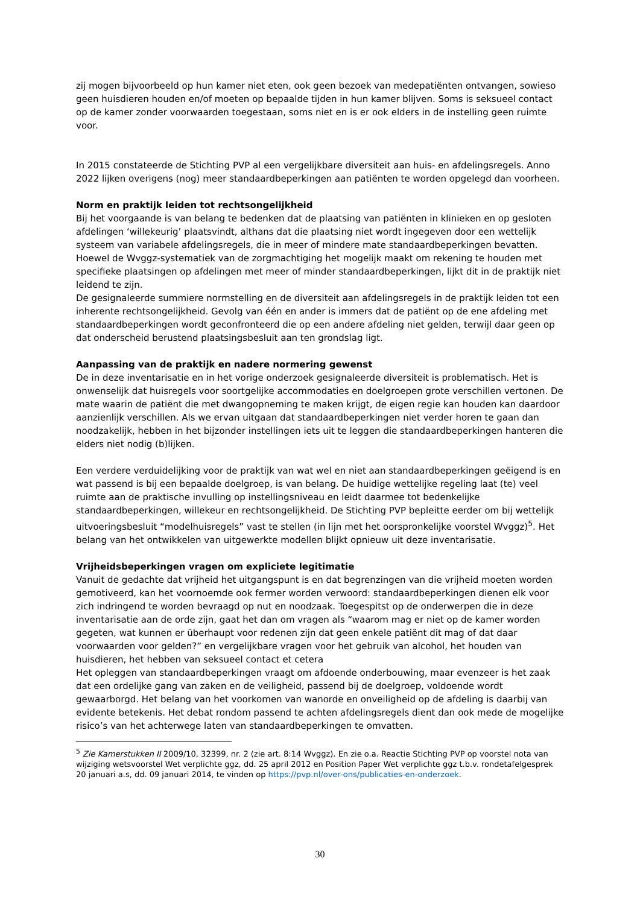zij mogen bijvoorbeeld op hun kamer niet eten, ook geen bezoek van medepatiënten ontvangen, sowieso geen huisdieren houden en/of moeten op bepaalde tijden in hun kamer blijven. Soms is seksueel contact op de kamer zonder voorwaarden toegestaan, soms niet en is er ook elders in de instelling geen ruimte voor.
In 2015 constateerde de Stichting PVP al een vergelijkbare diversiteit aan huis- en afdelingsregels. Anno 2022 lijken overigens (nog) meer standaardbeperkingen aan patiënten te worden opgelegd dan voorheen.
Norm en praktijk leiden tot rechtsongelijkheid
Bij het voorgaande is van belang te bedenken dat de plaatsing van patiënten in klinieken en op gesloten afdelingen ‘willekeurig’ plaatsvindt, althans dat die plaatsing niet wordt ingegeven door een wettelijk systeem van variabele afdelingsregels, die in meer of mindere mate standaardbeperkingen bevatten. Hoewel de Wvggz-systematiek van de zorgmachtiging het mogelijk maakt om rekening te houden met specifieke plaatsingen op afdelingen met meer of minder standaardbeperkingen, lijkt dit in de praktijk niet leidend te zijn.
De gesignaleerde summiere normstelling en de diversiteit aan afdelingsregels in de praktijk leiden tot een inherente rechtsongelijkheid. Gevolg van één en ander is immers dat de patiënt op de ene afdeling met standaardbeperkingen wordt geconfronteerd die op een andere afdeling niet gelden, terwijl daar geen op dat onderscheid berustend plaatsingsbesluit aan ten grondslag ligt.
Aanpassing van de praktijk en nadere normering gewenst
De in deze inventarisatie en in het vorige onderzoek gesignaleerde diversiteit is problematisch. Het is onwenselijk dat huisregels voor soortgelijke accommodaties en doelgroepen grote verschillen vertonen. De mate waarin de patiënt die met dwangopneming te maken krijgt, de eigen regie kan houden kan daardoor aanzienlijk verschillen. Als we ervan uitgaan dat standaardbeperkingen niet verder horen te gaan dan noodzakelijk, hebben in het bijzonder instellingen iets uit te leggen die standaardbeperkingen hanteren die elders niet nodig (b)lijken.
Een verdere verduidelijking voor de praktijk van wat wel en niet aan standaardbeperkingen geëigend is en wat passend is bij een bepaalde doelgroep, is van belang. De huidige wettelijke regeling laat (te) veel ruimte aan de praktische invulling op instellingsniveau en leidt daarmee tot bedenkelijke standaardbeperkingen, willekeur en rechtsongelijkheid. De Stichting PVP bepleitte eerder om bij wettelijk uitvoeringsbesluit “modelhuisregels” vast te stellen (in lijn met het oorspronkelijke voorstel Wvggz)<sup>5</sup>. Het belang van het ontwikkelen van uitgewerkte modellen blijkt opnieuw uit deze inventarisatie.
Vrijheidsbeperkingen vragen om expliciete legitimatie
Vanuit de gedachte dat vrijheid het uitgangspunt is en dat begrenzingen van die vrijheid moeten worden gemotiveerd, kan het voornoemde ook fermer worden verwoord: standaardbeperkingen dienen elk voor zich indringend te worden bevraagd op nut en noodzaak. Toegespitst op de onderwerpen die in deze inventarisatie aan de orde zijn, gaat het dan om vragen als “waarom mag er niet op de kamer worden gegeten, wat kunnen er überhaupt voor redenen zijn dat geen enkele patiënt dit mag of dat daar voorwaarden voor gelden?” en vergelijkbare vragen voor het gebruik van alcohol, het houden van huisdieren, het hebben van seksueel contact et cetera
Het opleggen van standaardbeperkingen vraagt om afdoende onderbouwing, maar evenzeer is het zaak dat een ordelijke gang van zaken en de veiligheid, passend bij de doelgroep, voldoende wordt gewaarborgd. Het belang van het voorkomen van wanorde en onveiligheid op de afdeling is daarbij van evidente betekenis. Het debat rondom passend te achten afdelingsregels dient dan ook mede de mogelijke risico’s van het achterwege laten van standaardbeperkingen te omvatten.
<sup>5</sup> Zie Kamerstukken II 2009/10, 32399, nr. 2 (zie art. 8:14 Wvggz). En zie o.a. Reactie Stichting PVP op voorstel nota van wijziging wetsvoorstel Wet verplichte ggz, dd. 25 april 2012 en Position Paper Wet verplichte ggz t.b.v. rondetafelgesprek 20 januari a.s, dd. 09 januari 2014, te vinden op https://pvp.nl/over-ons/publicaties-en-onderzoek.
30